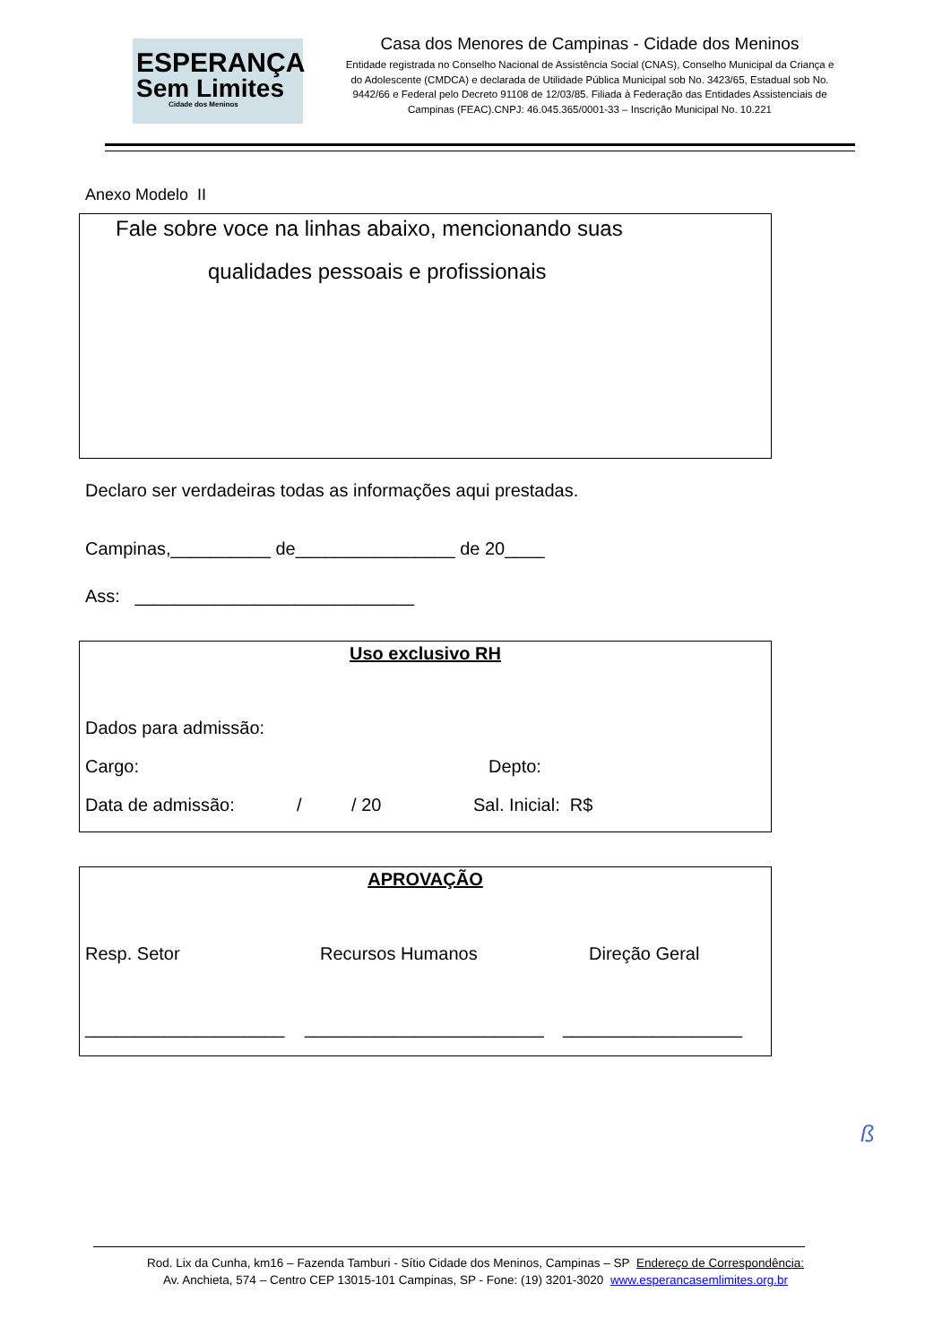ESPERANÇA
Sem Limites
Cidade dos Meninos
Casa dos Menores de Campinas - Cidade dos Meninos
Entidade registrada no Conselho Nacional de Assistência Social (CNAS), Conselho Municipal da Criança e do Adolescente (CMDCA) e declarada de Utilidade Pública Municipal sob No. 3423/65, Estadual sob No. 9442/66 e Federal pelo Decreto 91108 de 12/03/85. Filiada à Federação das Entidades Assistenciais de Campinas (FEAC).CNPJ: 46.045.365/0001-33 – Inscrição Municipal No. 10.221
Anexo Modelo II
Fale sobre voce na linhas abaixo, mencionando suas
qualidades pessoais e profissionais
Declaro ser verdadeiras todas as informações aqui prestadas.
Campinas,__________ de________________ de 20____
Ass: ____________________________
Uso exclusivo RH
Dados para admissão:
Cargo: Depto:
Data de admissão: / / 20 Sal. Inicial: R$
APROVAÇÃO
Resp. Setor Recursos Humanos Direção Geral
____________________ ________________________ __________________
ß
Rod. Lix da Cunha, km16 – Fazenda Tamburi - Sítio Cidade dos Meninos, Campinas – SP Endereço de Correspondência:
Av. Anchieta, 574 – Centro CEP 13015-101 Campinas, SP - Fone: (19) 3201-3020 www.esperancasemlimites.org.br